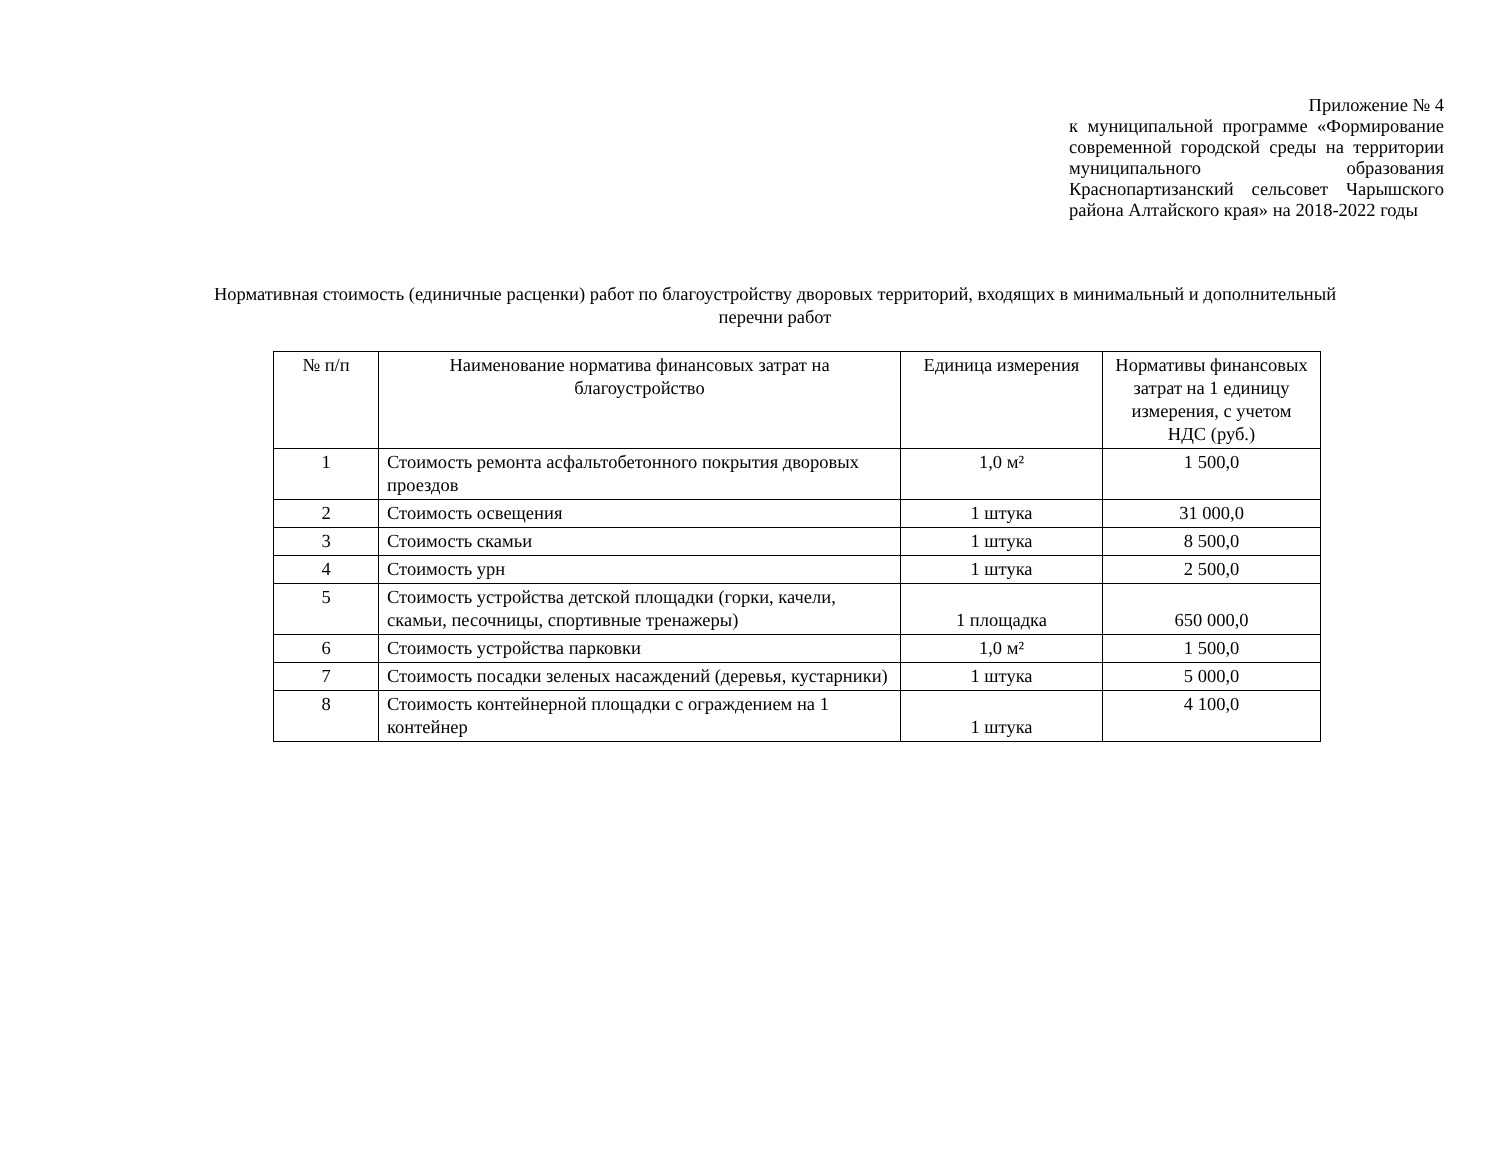Приложение № 4
к муниципальной программе «Формирование современной городской среды на территории муниципального образования Краснопартизанский сельсовет Чарышского района Алтайского края» на 2018-2022 годы
Нормативная стоимость (единичные расценки) работ по благоустройству дворовых территорий, входящих в минимальный и дополнительный перечни работ
| № п/п | Наименование норматива финансовых затрат на благоустройство | Единица измерения | Нормативы финансовых затрат на 1 единицу измерения, с учетом НДС (руб.) |
| --- | --- | --- | --- |
| 1 | Стоимость ремонта асфальтобетонного покрытия дворовых проездов | 1,0 м² | 1 500,0 |
| 2 | Стоимость освещения | 1 штука | 31 000,0 |
| 3 | Стоимость скамьи | 1 штука | 8 500,0 |
| 4 | Стоимость урн | 1 штука | 2 500,0 |
| 5 | Стоимость устройства детской площадки (горки, качели, скамьи, песочницы, спортивные тренажеры) | 1 площадка | 650 000,0 |
| 6 | Стоимость устройства парковки | 1,0 м² | 1 500,0 |
| 7 | Стоимость посадки зеленых насаждений (деревья, кустарники) | 1 штука | 5 000,0 |
| 8 | Стоимость контейнерной площадки с ограждением на 1 контейнер | 1 штука | 4 100,0 |